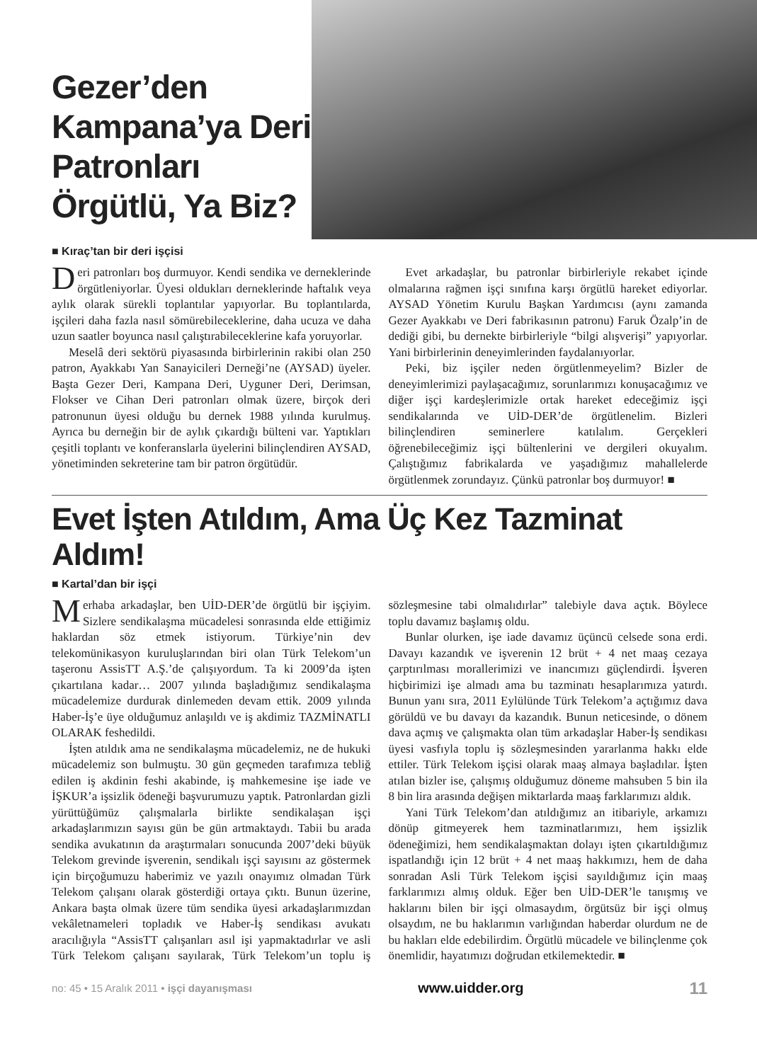Gezer’den Kampana’ya Deri Patronları Örgütlü, Ya Biz?
■ Kıraç’tan bir deri işçisi
Deri patronları boş durmuyor. Kendi sendika ve derneklerinde örgütleniyorlar. Üyesi oldukları derneklerinde haftalık veya aylık olarak sürekli toplantılar yapıyorlar. Bu toplantılarda, işçileri daha fazla nasıl sömürebileceklerine, daha ucuza ve daha uzun saatler boyunca nasıl çalıştırabileceklerine kafa yoruyorlar.
Meselâ deri sektörü piyasasında birbirlerinin rakibi olan 250 patron, Ayakkabı Yan Sanayicileri Derneği’ne (AYSAD) üyeler. Başta Gezer Deri, Kampana Deri, Uyguner Deri, Derimsan, Flokser ve Cihan Deri patronları olmak üzere, birçok deri patronunun üyesi olduğu bu dernek 1988 yılında kurulmuş. Ayrıca bu derneğin bir de aylık çıkardığı bülteni var. Yaptıkları çeşitli toplantı ve konferanslarla üyelerini bilinçlendiren AYSAD, yönetiminden sekreterine tam bir patron örgütüdür.
Evet arkadaşlar, bu patronlar birbirleriyle rekabet içinde olmalarına rağmen işçi sınıfına karşı örgütlü hareket ediyorlar. AYSAD Yönetim Kurulu Başkan Yardımcısı (aynı zamanda Gezer Ayakkabı ve Deri fabrikasının patronu) Faruk Özalp’in de dediği gibi, bu dernekte birbirleriyle “bilgi alışverişi” yapıyorlar. Yani birbirlerinin deneyimlerinden faydalanıyorlar.
Peki, biz işçiler neden örgütlenmeyelim? Bizler de deneyimlerimizi paylaşacağımız, sorunlarımızı konuşacağımız ve diğer işçi kardeşlerimizle ortak hareket edeceğimiz işçi sendikalarında ve UİD-DER’de örgütlenelim. Bizleri bilinçlendiren seminerlere katılalım. Gerçekleri öğrenebileceğimiz işçi bültenlerini ve dergileri okuyalım. Çalıştığımız fabrikalarda ve yaşadığımız mahallelerde örgütlenmek zorundayız. Çünkü patronlar boş durmuyor! ■
Evet İşten Atıldım, Ama Üç Kez Tazminat Aldım!
■ Kartal’dan bir işçi
Merhaba arkadaşlar, ben UİD-DER’de örgütlü bir işçiyim. Sizlere sendikalaşma mücadelesi sonrasında elde ettiğimiz haklardan söz etmek istiyorum. Türkiye’nin dev telekomünikasyon kuruluşlarından biri olan Türk Telekom’un taşeronu AssisTT A.Ş.’de çalışıyordum. Ta ki 2009’da işten çıkartılana kadar… 2007 yılında başladığımız sendikalaşma mücadelemize durdurak dinlemeden devam ettik. 2009 yılında Haber-İş’e üye olduğumuz anlaşıldı ve iş akdimiz TAZMİNATLI OLARAK feshedildi.
İşten atıldık ama ne sendikalaşma mücadelemiz, ne de hukuki mücadelemiz son bulmuştu. 30 gün geçmeden tarafımıza tebliğ edilen iş akdinin feshi akabinde, iş mahkemesine işe iade ve İŞKUR’a işsizlik ödeneği başvurumuzu yaptık. Patronlardan gizli yürüttüğümüz çalışmalarla birlikte sendikalaşan işçi arkadaşlarımızın sayısı gün be gün artmaktaydı. Tabii bu arada sendika avukatının da araştırmaları sonucunda 2007’deki büyük Telekom grevinde işverenin, sendikalı işçi sayısını az göstermek için birçoğumuzu haberimiz ve yazılı onayımız olmadan Türk Telekom çalışanı olarak gösterdiği ortaya çıktı. Bunun üzerine, Ankara başta olmak üzere tüm sendika üyesi arkadaşlarımızdan vekâletnameleri topladık ve Haber-İş sendikası avukatı aracılığıyla “AssisTT çalışanları asıl işi yapmaktadırlar ve asli Türk Telekom çalışanı sayılarak, Türk Telekom’un toplu iş sözleşmesine tabi olmalıdırlar” talebiyle dava açtık. Böylece toplu davamız başlamış oldu.
Bunlar olurken, işe iade davamız üçüncü celsede sona erdi. Davayı kazandık ve işverenin 12 brüt + 4 net maaş cezaya çarptırılması morallerimizi ve inancımızı güçlendirdi. İşveren hiçbirimizi işe almadı ama bu tazminatı hesaplarımıza yatırdı. Bunun yanı sıra, 2011 Eylülünde Türk Telekom’a açtığımız dava görüldü ve bu davayı da kazandık. Bunun neticesinde, o dönem dava açmış ve çalışmakta olan tüm arkadaşlar Haber-İş sendikası üyesi vasfıyla toplu iş sözleşmesinden yararlanma hakkı elde ettiler. Türk Telekom işçisi olarak maaş almaya başladılar. İşten atılan bizler ise, çalışmış olduğumuz döneme mahsuben 5 bin ila 8 bin lira arasında değişen miktarlarda maaş farklarımızı aldık.
Yani Türk Telekom’dan atıldığımız an itibariyle, arkamızı dönüp gitmeyerek hem tazminatlarımızı, hem işsizlik ödeneğimizi, hem sendikalaşmaktan dolayı işten çıkartıldığımız ispatlandığı için 12 brüt + 4 net maaş hakkımızı, hem de daha sonradan Asli Türk Telekom işçisi sayıldığımız için maaş farklarımızı almış olduk. Eğer ben UİD-DER’le tanışmış ve haklarını bilen bir işçi olmasaydım, örgütsüz bir işçi olmuş olsaydım, ne bu haklarımın varlığından haberdar olurdum ne de bu hakları elde edebilirdim. Örgütlü mücadele ve bilinçlenme çok önemlidir, hayatımızı doğrudan etkilemektedir. ■
no: 45 • 15 Aralık 2011 • işçi dayanışması www.uidder.org 11